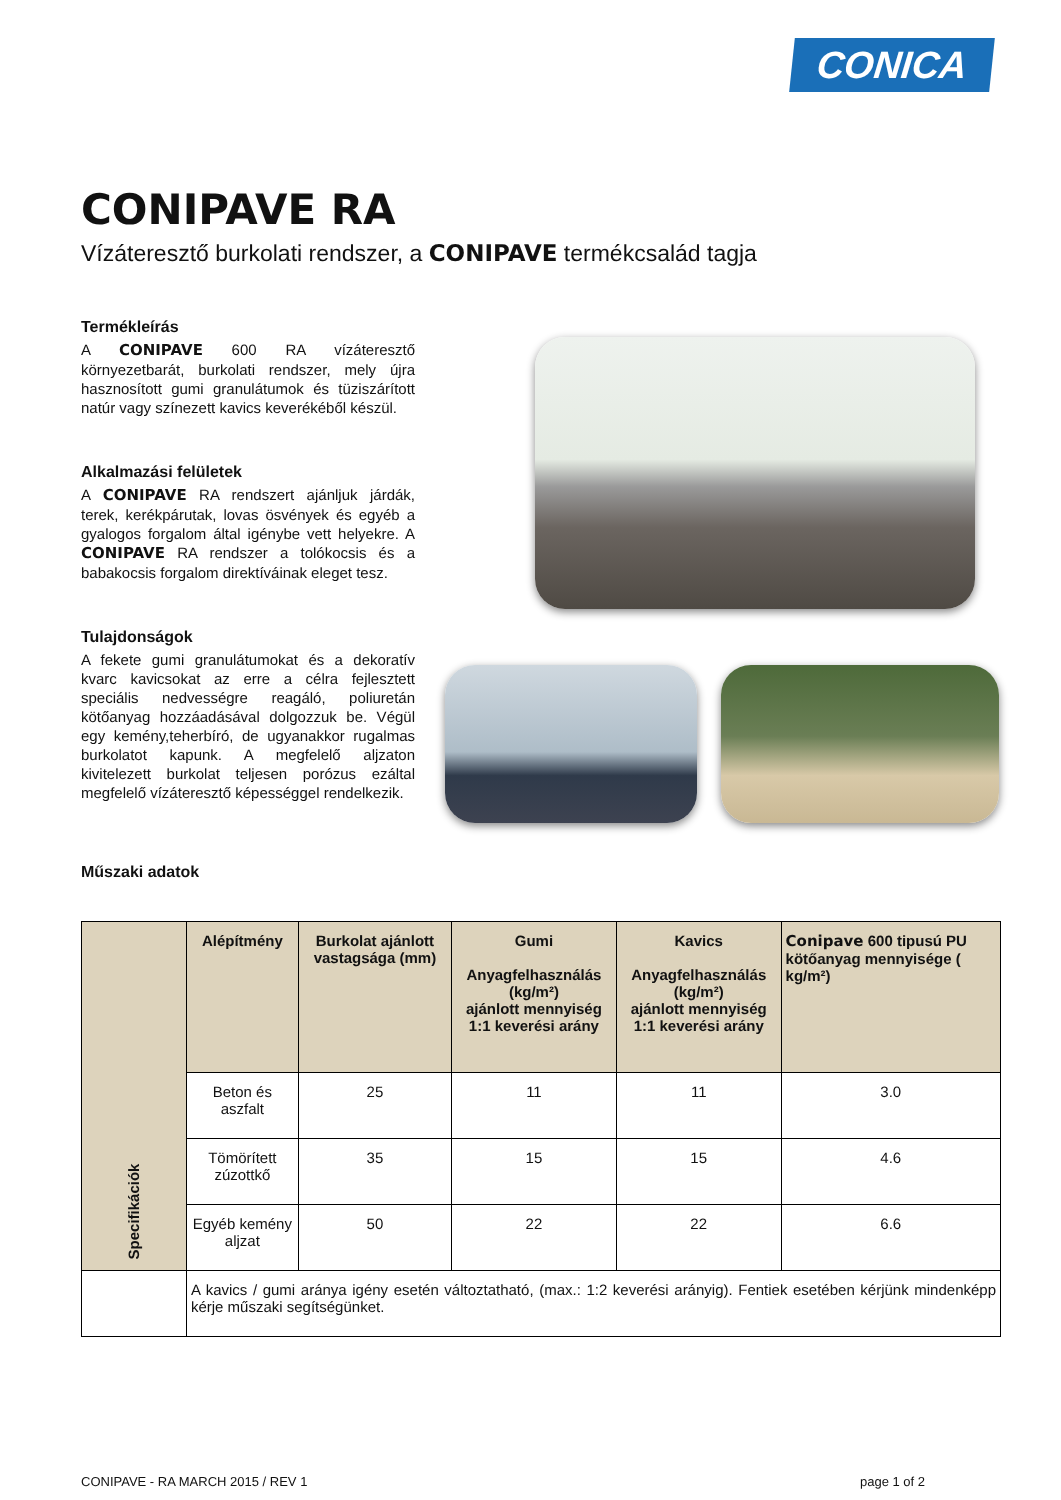CONICA
CONIPAVE RA
Vízáteresztő burkolati rendszer, a CONIPAVE termékcsalád tagja
Termékleírás
A CONIPAVE 600 RA vízáteresztő környezetbarát, burkolati rendszer, mely újra hasznosított gumi granulátumok és tüziszárított natúr vagy színezett kavics keverékéből készül.
Alkalmazási felületek
A CONIPAVE RA rendszert ajánljuk járdák, terek, kerékpárutak, lovas ösvények és egyéb a gyalogos forgalom által igénybe vett helyekre. A CONIPAVE RA rendszer a tolókocsis és a babakocsis forgalom direktíváinak eleget tesz.
Tulajdonságok
A fekete gumi granulátumokat és a dekoratív kvarc kavicsokat az erre a célra fejlesztett speciális nedvességre reagáló, poliuretán kötőanyag hozzáadásával dolgozzuk be. Végül egy kemény,teherbíró, de ugyanakkor rugalmas burkolatot kapunk. A megfelelő aljzaton kivitelezett burkolat teljesen porózus ezáltal megfelelő vízáteresztő képességgel rendelkezik.
Műszaki adatok
| Specifikációk | Alépítmény | Burkolat ajánlott vastagsága (mm) | Gumi Anyagfelhasználás (kg/m²) ajánlott mennyiség 1:1 keverési arány | Kavics Anyagfelhasználás (kg/m²) ajánlott mennyiség 1:1 keverési arány | Conipave 600 tipusú PU kötőanyag mennyisége ( kg/m²) |
| --- | --- | --- | --- | --- | --- |
| | Beton és aszfalt | 25 | 11 | 11 | 3.0 |
| | Tömörített zúzottkő | 35 | 15 | 15 | 4.6 |
| | Egyéb kemény aljzat | 50 | 22 | 22 | 6.6 |
| | A kavics / gumi aránya igény esetén változtatható, (max.: 1:2 keverési arányig). Fentiek esetében kérjünk mindenképp kérje műszaki segítségünket. | | | | |
CONIPAVE - RA MARCH 2015 / REV 1 page 1 of 2